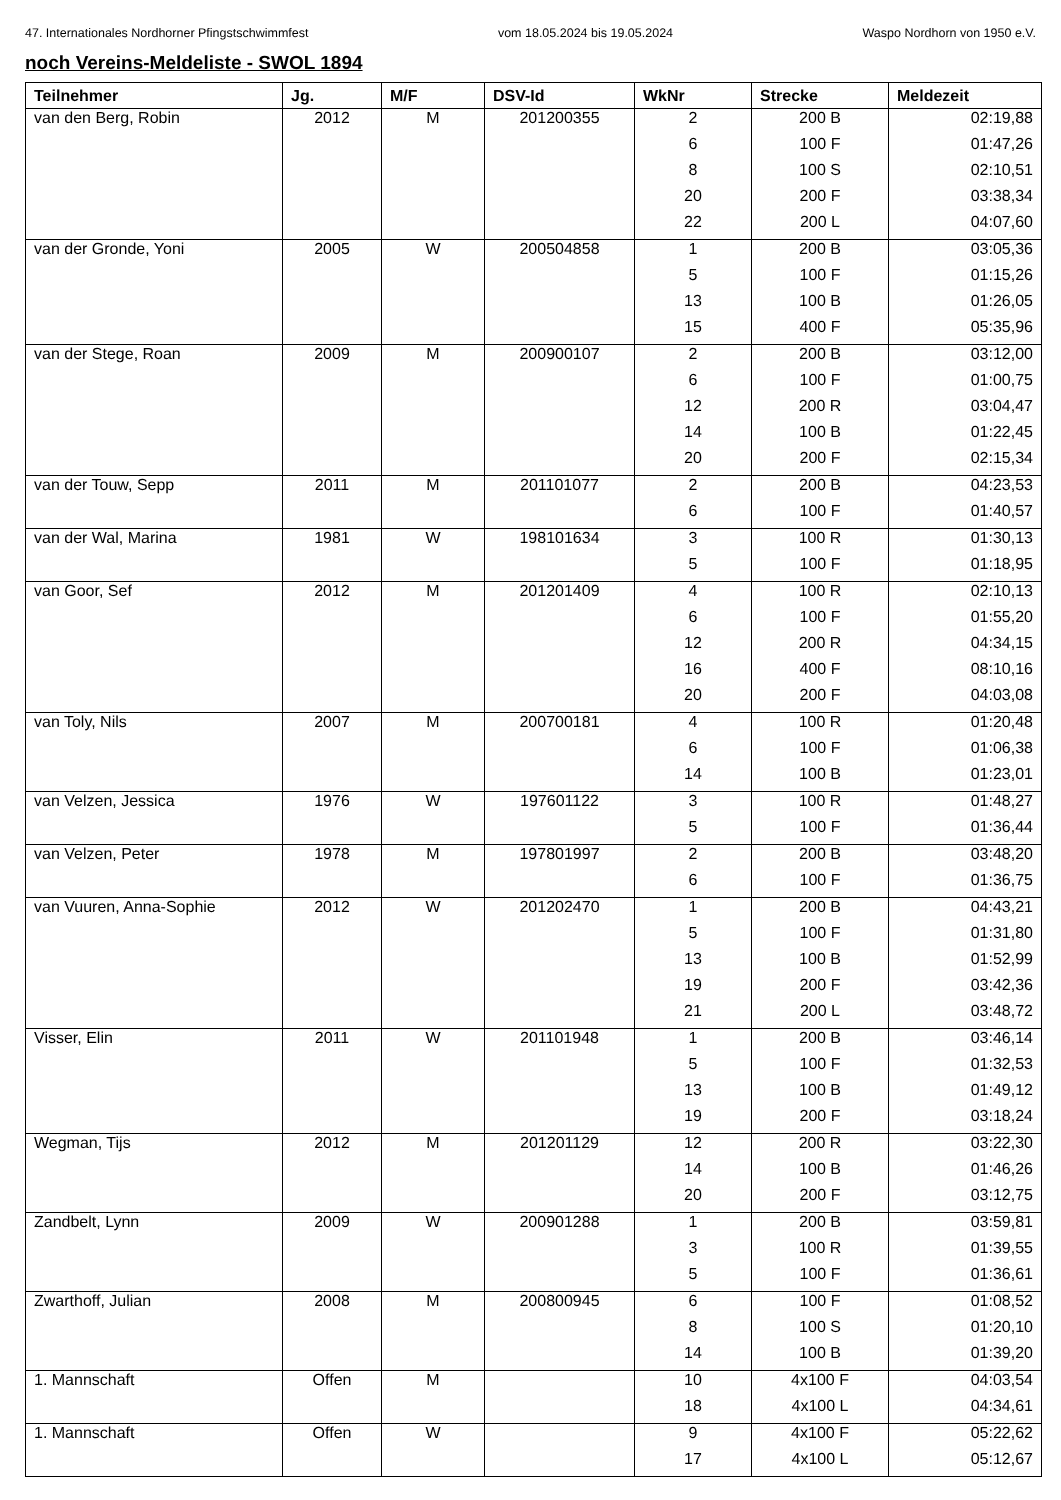47. Internationales Nordhorner Pfingstschwimmfest vom 18.05.2024 bis 19.05.2024 Waspo Nordhorn von 1950 e.V.
noch Vereins-Meldeliste - SWOL 1894
| Teilnehmer | Jg. | M/F | DSV-Id | WkNr | Strecke | Meldezeit |
| --- | --- | --- | --- | --- | --- | --- |
| van den Berg, Robin | 2012 | M | 201200355 | 2 | 200 B | 02:19,88 |
| | | | | 6 | 100 F | 01:47,26 |
| | | | | 8 | 100 S | 02:10,51 |
| | | | | 20 | 200 F | 03:38,34 |
| | | | | 22 | 200 L | 04:07,60 |
| van der Gronde, Yoni | 2005 | W | 200504858 | 1 | 200 B | 03:05,36 |
| | | | | 5 | 100 F | 01:15,26 |
| | | | | 13 | 100 B | 01:26,05 |
| | | | | 15 | 400 F | 05:35,96 |
| van der Stege, Roan | 2009 | M | 200900107 | 2 | 200 B | 03:12,00 |
| | | | | 6 | 100 F | 01:00,75 |
| | | | | 12 | 200 R | 03:04,47 |
| | | | | 14 | 100 B | 01:22,45 |
| | | | | 20 | 200 F | 02:15,34 |
| van der Touw, Sepp | 2011 | M | 201101077 | 2 | 200 B | 04:23,53 |
| | | | | 6 | 100 F | 01:40,57 |
| van der Wal, Marina | 1981 | W | 198101634 | 3 | 100 R | 01:30,13 |
| | | | | 5 | 100 F | 01:18,95 |
| van Goor, Sef | 2012 | M | 201201409 | 4 | 100 R | 02:10,13 |
| | | | | 6 | 100 F | 01:55,20 |
| | | | | 12 | 200 R | 04:34,15 |
| | | | | 16 | 400 F | 08:10,16 |
| | | | | 20 | 200 F | 04:03,08 |
| van Toly, Nils | 2007 | M | 200700181 | 4 | 100 R | 01:20,48 |
| | | | | 6 | 100 F | 01:06,38 |
| | | | | 14 | 100 B | 01:23,01 |
| van Velzen, Jessica | 1976 | W | 197601122 | 3 | 100 R | 01:48,27 |
| | | | | 5 | 100 F | 01:36,44 |
| van Velzen, Peter | 1978 | M | 197801997 | 2 | 200 B | 03:48,20 |
| | | | | 6 | 100 F | 01:36,75 |
| van Vuuren, Anna-Sophie | 2012 | W | 201202470 | 1 | 200 B | 04:43,21 |
| | | | | 5 | 100 F | 01:31,80 |
| | | | | 13 | 100 B | 01:52,99 |
| | | | | 19 | 200 F | 03:42,36 |
| | | | | 21 | 200 L | 03:48,72 |
| Visser, Elin | 2011 | W | 201101948 | 1 | 200 B | 03:46,14 |
| | | | | 5 | 100 F | 01:32,53 |
| | | | | 13 | 100 B | 01:49,12 |
| | | | | 19 | 200 F | 03:18,24 |
| Wegman, Tijs | 2012 | M | 201201129 | 12 | 200 R | 03:22,30 |
| | | | | 14 | 100 B | 01:46,26 |
| | | | | 20 | 200 F | 03:12,75 |
| Zandbelt, Lynn | 2009 | W | 200901288 | 1 | 200 B | 03:59,81 |
| | | | | 3 | 100 R | 01:39,55 |
| | | | | 5 | 100 F | 01:36,61 |
| Zwarthoff, Julian | 2008 | M | 200800945 | 6 | 100 F | 01:08,52 |
| | | | | 8 | 100 S | 01:20,10 |
| | | | | 14 | 100 B | 01:39,20 |
| 1. Mannschaft | Offen | M | | 10 | 4x100 F | 04:03,54 |
| | | | | 18 | 4x100 L | 04:34,61 |
| 1. Mannschaft | Offen | W | | 9 | 4x100 F | 05:22,62 |
| | | | | 17 | 4x100 L | 05:12,67 |